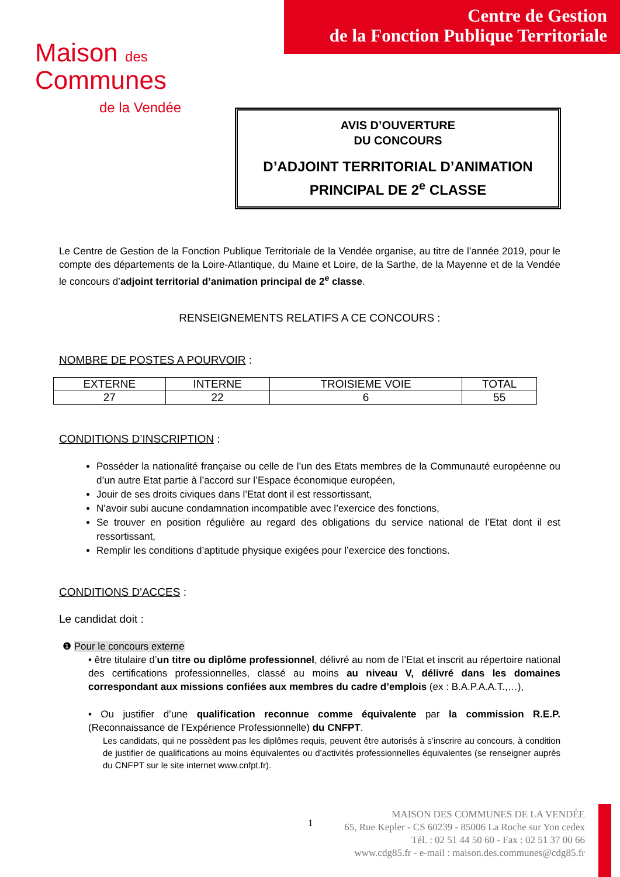Centre de Gestion
de la Fonction Publique Territoriale
Maison des
Communes
de la Vendée
AVIS D’OUVERTURE
DU CONCOURS
D’ADJOINT TERRITORIAL D’ANIMATION
PRINCIPAL DE 2<sup>e</sup> CLASSE
Le Centre de Gestion de la Fonction Publique Territoriale de la Vendée organise, au titre de l’année 2019, pour le compte des départements de la Loire-Atlantique, du Maine et Loire, de la Sarthe, de la Mayenne et de la Vendée le concours d’adjoint territorial d’animation principal de 2<sup>e</sup> classe.
RENSEIGNEMENTS RELATIFS A CE CONCOURS :
NOMBRE DE POSTES A POURVOIR :
| EXTERNE | INTERNE | TROISIEME VOIE | TOTAL |
| --- | --- | --- | --- |
| 27 | 22 | 6 | 55 |
CONDITIONS D’INSCRIPTION :
Posséder la nationalité française ou celle de l’un des Etats membres de la Communauté européenne ou d’un autre Etat partie à l’accord sur l’Espace économique européen,
Jouir de ses droits civiques dans l’Etat dont il est ressortissant,
N’avoir subi aucune condamnation incompatible avec l’exercice des fonctions,
Se trouver en position régulière au regard des obligations du service national de l’Etat dont il est ressortissant,
Remplir les conditions d’aptitude physique exigées pour l’exercice des fonctions.
CONDITIONS D'ACCES :
Le candidat doit :
❶ Pour le concours externe
• être titulaire d’un titre ou diplôme professionnel, délivré au nom de l’Etat et inscrit au répertoire national des certifications professionnelles, classé au moins au niveau V, délivré dans les domaines correspondant aux missions confiées aux membres du cadre d’emplois (ex : B.A.P.A.A.T.,…),
• Ou justifier d’une qualification reconnue comme équivalente par la commission R.E.P. (Reconnaissance de l’Expérience Professionnelle) du CNFPT.
Les candidats, qui ne possèdent pas les diplômes requis, peuvent être autorisés à s’inscrire au concours, à condition de justifier de qualifications au moins équivalentes ou d’activités professionnelles équivalentes (se renseigner auprès du CNFPT sur le site internet www.cnfpt.fr).
1
MAISON DES COMMUNES DE LA VENDÉE
65, Rue Kepler - CS 60239 - 85006 La Roche sur Yon cedex
Tél. : 02 51 44 50 60 - Fax : 02 51 37 00 66
www.cdg85.fr - e-mail : maison.des.communes@cdg85.fr